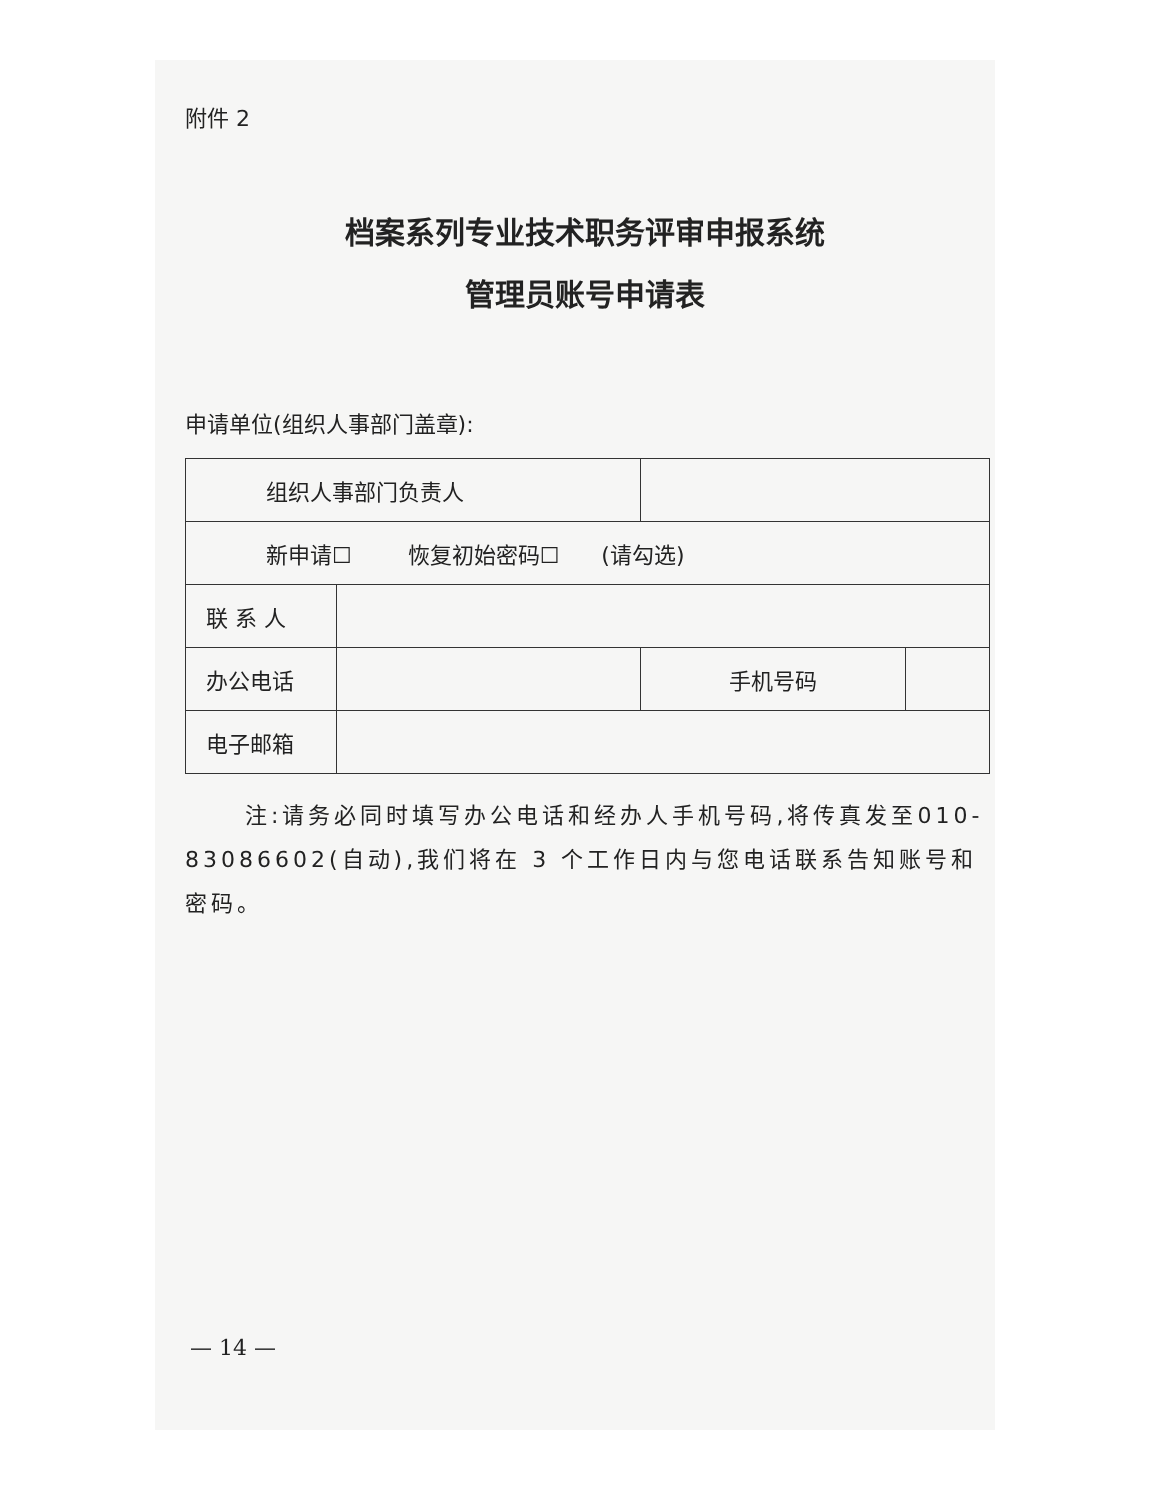附件 2
档案系列专业技术职务评审申报系统
管理员账号申请表
申请单位(组织人事部门盖章):
| 组织人事部门负责人 | | | |
| 新申请☐ 恢复初始密码☐ (请勾选) | | | |
| 联 系 人 | | | |
| 办公电话 | | 手机号码 | |
| 电子邮箱 | | | |
注:请务必同时填写办公电话和经办人手机号码,将传真发至010-83086602(自动),我们将在 3 个工作日内与您电话联系告知账号和密码。
— 14 —